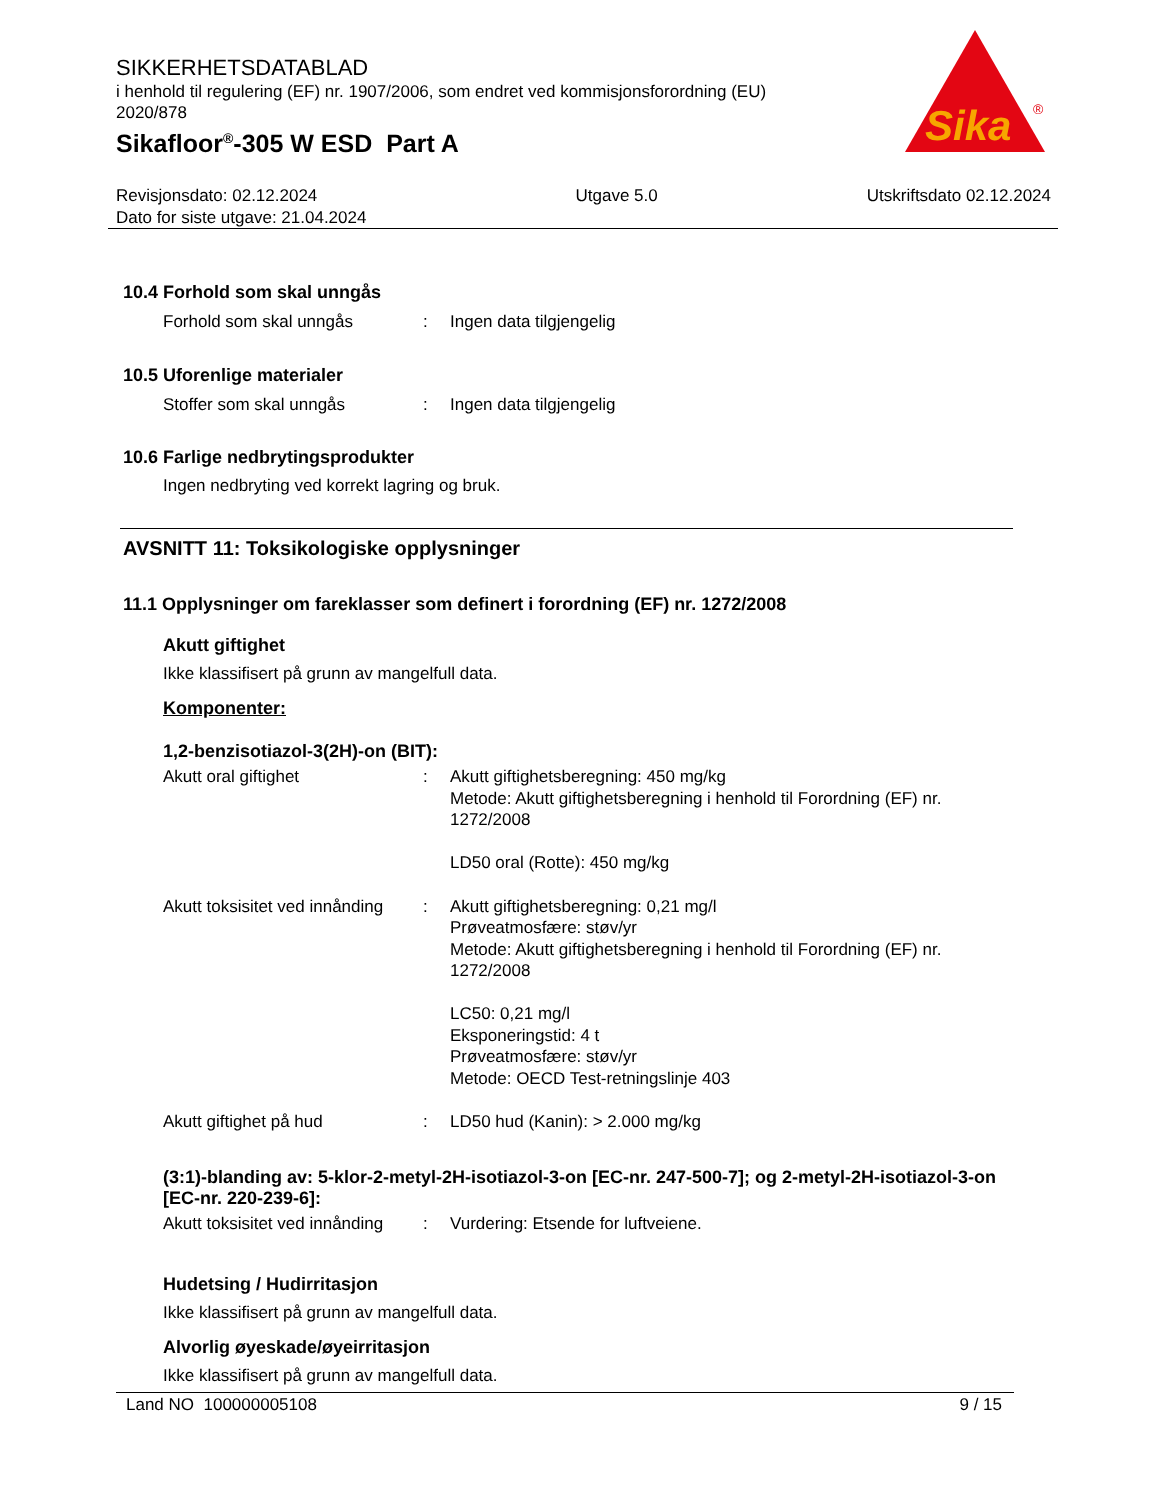SIKKERHETSDATABLAD
i henhold til regulering (EF) nr. 1907/2006, som endret ved kommisjonsforordning (EU) 2020/878
Sikafloor<sup>®</sup>-305 W ESD Part A
Sika
®
Revisjonsdato: 02.12.2024
Dato for siste utgave: 21.04.2024
Utgave 5.0 Utskriftsdato 02.12.2024
10.4 Forhold som skal unngås
Forhold som skal unngås : Ingen data tilgjengelig
10.5 Uforenlige materialer
Stoffer som skal unngås : Ingen data tilgjengelig
10.6 Farlige nedbrytingsprodukter
Ingen nedbryting ved korrekt lagring og bruk.
AVSNITT 11: Toksikologiske opplysninger
11.1 Opplysninger om fareklasser som definert i forordning (EF) nr. 1272/2008
Akutt giftighet
Ikke klassifisert på grunn av mangelfull data.
Komponenter:
1,2-benzisotiazol-3(2H)-on (BIT):
Akutt oral giftighet : Akutt giftighetsberegning: 450 mg/kg
Metode: Akutt giftighetsberegning i henhold til Forordning (EF) nr. 1272/2008
LD50 oral (Rotte): 450 mg/kg
Akutt toksisitet ved innånding
: Akutt giftighetsberegning: 0,21 mg/l
Prøveatmosfære: støv/yr
Metode: Akutt giftighetsberegning i henhold til Forordning (EF) nr. 1272/2008
LC50: 0,21 mg/l
Eksponeringstid: 4 t
Prøveatmosfære: støv/yr
Metode: OECD Test-retningslinje 403
Akutt giftighet på hud : LD50 hud (Kanin): > 2.000 mg/kg
(3:1)-blanding av: 5-klor-2-metyl-2H-isotiazol-3-on [EC-nr. 247-500-7]; og 2-metyl-2H-isotiazol-3-on [EC-nr. 220-239-6]:
Akutt toksisitet ved innånding
: Vurdering: Etsende for luftveiene.
Hudetsing / Hudirritasjon
Ikke klassifisert på grunn av mangelfull data.
Alvorlig øyeskade/øyeirritasjon
Ikke klassifisert på grunn av mangelfull data.
Land NO 100000005108 9 / 15